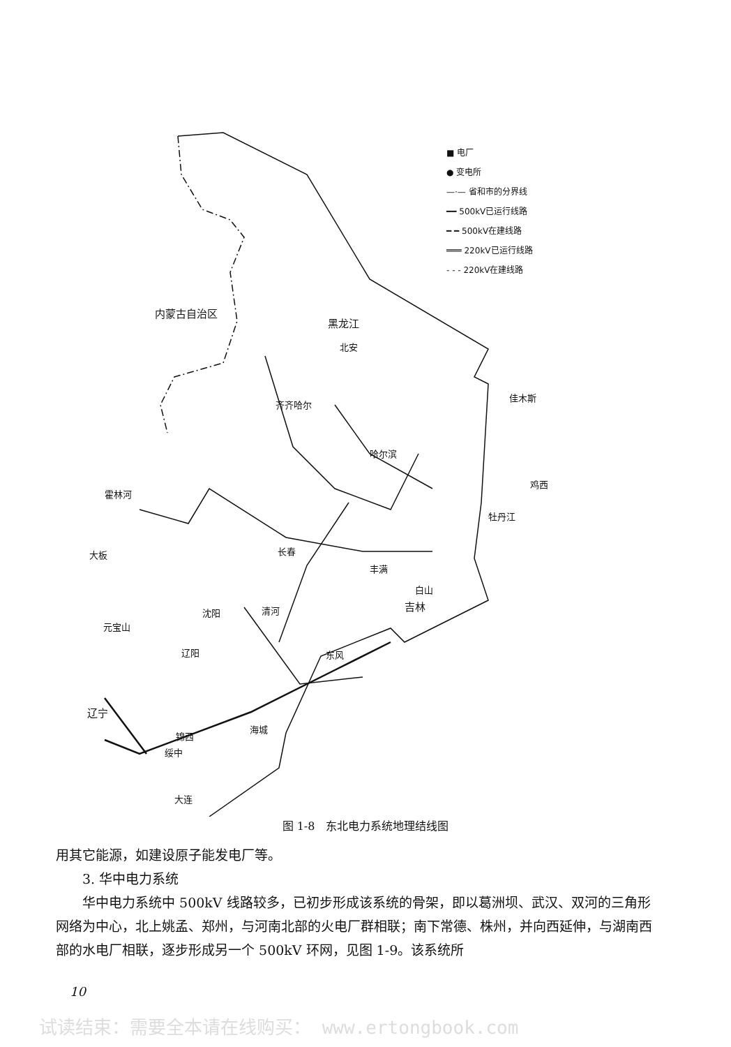■ 电厂
● 变电所
—·— 省和市的分界线
━━ 500kV已运行线路
━ ━ 500kV在建线路
═══ 220kV已运行线路
- - - 220kV在建线路
内蒙古自治区
黑龙江
北安
齐齐哈尔
佳木斯
哈尔滨
鸡西
霍林河
牡丹江
大板 长春
丰满
白山
吉林 沈阳 清河
元宝山
辽阳 东风
辽宁
海城
锦西
绥中
大连
图 1-8　东北电力系统地理结线图
用其它能源，如建设原子能发电厂等。
3. 华中电力系统
华中电力系统中 500kV 线路较多，已初步形成该系统的骨架，即以葛洲坝、武汉、双河的三角形网络为中心，北上姚孟、郑州，与河南北部的火电厂群相联；南下常德、株州，并向西延伸，与湖南西部的水电厂相联，逐步形成另一个 500kV 环网，见图 1-9。该系统所
10
试读结束：需要全本请在线购买： www.ertongbook.com